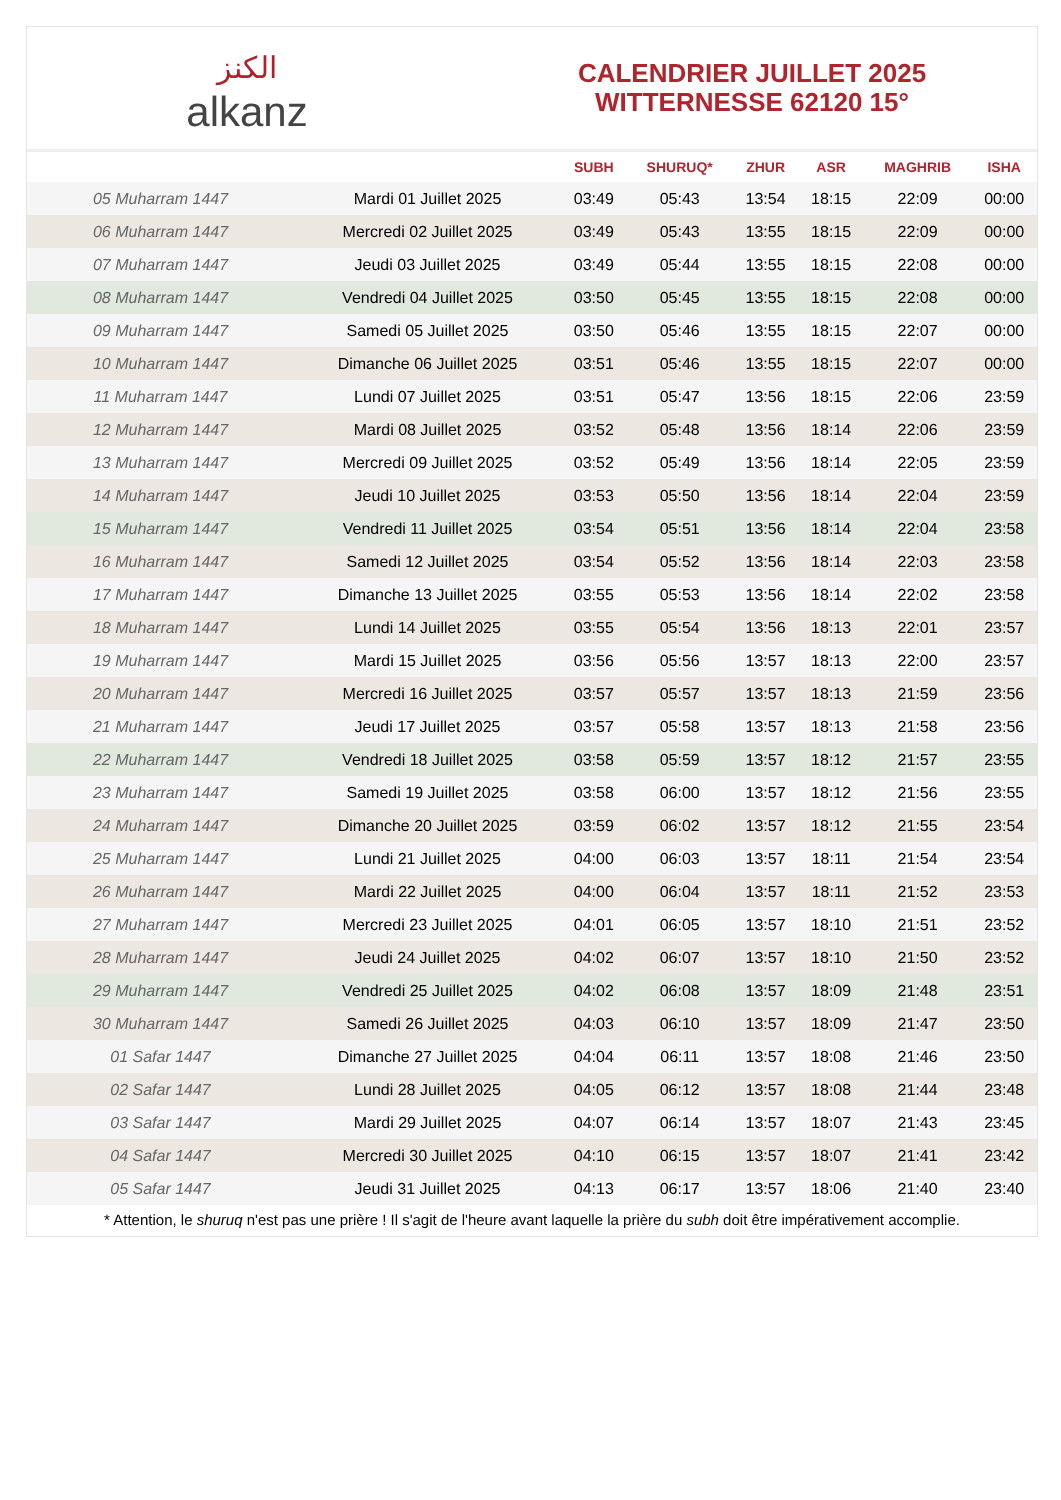الكنز
alkanz
CALENDRIER JUILLET 2025
WITTERNESSE 62120 15°
| | | SUBH | SHURUQ* | ZHUR | ASR | MAGHRIB | ISHA |
| --- | --- | --- | --- | --- | --- | --- | --- |
| 05 Muharram 1447 | Mardi 01 Juillet 2025 | 03:49 | 05:43 | 13:54 | 18:15 | 22:09 | 00:00 |
| 06 Muharram 1447 | Mercredi 02 Juillet 2025 | 03:49 | 05:43 | 13:55 | 18:15 | 22:09 | 00:00 |
| 07 Muharram 1447 | Jeudi 03 Juillet 2025 | 03:49 | 05:44 | 13:55 | 18:15 | 22:08 | 00:00 |
| 08 Muharram 1447 | Vendredi 04 Juillet 2025 | 03:50 | 05:45 | 13:55 | 18:15 | 22:08 | 00:00 |
| 09 Muharram 1447 | Samedi 05 Juillet 2025 | 03:50 | 05:46 | 13:55 | 18:15 | 22:07 | 00:00 |
| 10 Muharram 1447 | Dimanche 06 Juillet 2025 | 03:51 | 05:46 | 13:55 | 18:15 | 22:07 | 00:00 |
| 11 Muharram 1447 | Lundi 07 Juillet 2025 | 03:51 | 05:47 | 13:56 | 18:15 | 22:06 | 23:59 |
| 12 Muharram 1447 | Mardi 08 Juillet 2025 | 03:52 | 05:48 | 13:56 | 18:14 | 22:06 | 23:59 |
| 13 Muharram 1447 | Mercredi 09 Juillet 2025 | 03:52 | 05:49 | 13:56 | 18:14 | 22:05 | 23:59 |
| 14 Muharram 1447 | Jeudi 10 Juillet 2025 | 03:53 | 05:50 | 13:56 | 18:14 | 22:04 | 23:59 |
| 15 Muharram 1447 | Vendredi 11 Juillet 2025 | 03:54 | 05:51 | 13:56 | 18:14 | 22:04 | 23:58 |
| 16 Muharram 1447 | Samedi 12 Juillet 2025 | 03:54 | 05:52 | 13:56 | 18:14 | 22:03 | 23:58 |
| 17 Muharram 1447 | Dimanche 13 Juillet 2025 | 03:55 | 05:53 | 13:56 | 18:14 | 22:02 | 23:58 |
| 18 Muharram 1447 | Lundi 14 Juillet 2025 | 03:55 | 05:54 | 13:56 | 18:13 | 22:01 | 23:57 |
| 19 Muharram 1447 | Mardi 15 Juillet 2025 | 03:56 | 05:56 | 13:57 | 18:13 | 22:00 | 23:57 |
| 20 Muharram 1447 | Mercredi 16 Juillet 2025 | 03:57 | 05:57 | 13:57 | 18:13 | 21:59 | 23:56 |
| 21 Muharram 1447 | Jeudi 17 Juillet 2025 | 03:57 | 05:58 | 13:57 | 18:13 | 21:58 | 23:56 |
| 22 Muharram 1447 | Vendredi 18 Juillet 2025 | 03:58 | 05:59 | 13:57 | 18:12 | 21:57 | 23:55 |
| 23 Muharram 1447 | Samedi 19 Juillet 2025 | 03:58 | 06:00 | 13:57 | 18:12 | 21:56 | 23:55 |
| 24 Muharram 1447 | Dimanche 20 Juillet 2025 | 03:59 | 06:02 | 13:57 | 18:12 | 21:55 | 23:54 |
| 25 Muharram 1447 | Lundi 21 Juillet 2025 | 04:00 | 06:03 | 13:57 | 18:11 | 21:54 | 23:54 |
| 26 Muharram 1447 | Mardi 22 Juillet 2025 | 04:00 | 06:04 | 13:57 | 18:11 | 21:52 | 23:53 |
| 27 Muharram 1447 | Mercredi 23 Juillet 2025 | 04:01 | 06:05 | 13:57 | 18:10 | 21:51 | 23:52 |
| 28 Muharram 1447 | Jeudi 24 Juillet 2025 | 04:02 | 06:07 | 13:57 | 18:10 | 21:50 | 23:52 |
| 29 Muharram 1447 | Vendredi 25 Juillet 2025 | 04:02 | 06:08 | 13:57 | 18:09 | 21:48 | 23:51 |
| 30 Muharram 1447 | Samedi 26 Juillet 2025 | 04:03 | 06:10 | 13:57 | 18:09 | 21:47 | 23:50 |
| 01 Safar 1447 | Dimanche 27 Juillet 2025 | 04:04 | 06:11 | 13:57 | 18:08 | 21:46 | 23:50 |
| 02 Safar 1447 | Lundi 28 Juillet 2025 | 04:05 | 06:12 | 13:57 | 18:08 | 21:44 | 23:48 |
| 03 Safar 1447 | Mardi 29 Juillet 2025 | 04:07 | 06:14 | 13:57 | 18:07 | 21:43 | 23:45 |
| 04 Safar 1447 | Mercredi 30 Juillet 2025 | 04:10 | 06:15 | 13:57 | 18:07 | 21:41 | 23:42 |
| 05 Safar 1447 | Jeudi 31 Juillet 2025 | 04:13 | 06:17 | 13:57 | 18:06 | 21:40 | 23:40 |
* Attention, le shuruq n'est pas une prière ! Il s'agit de l'heure avant laquelle la prière du subh doit être impérativement accomplie.